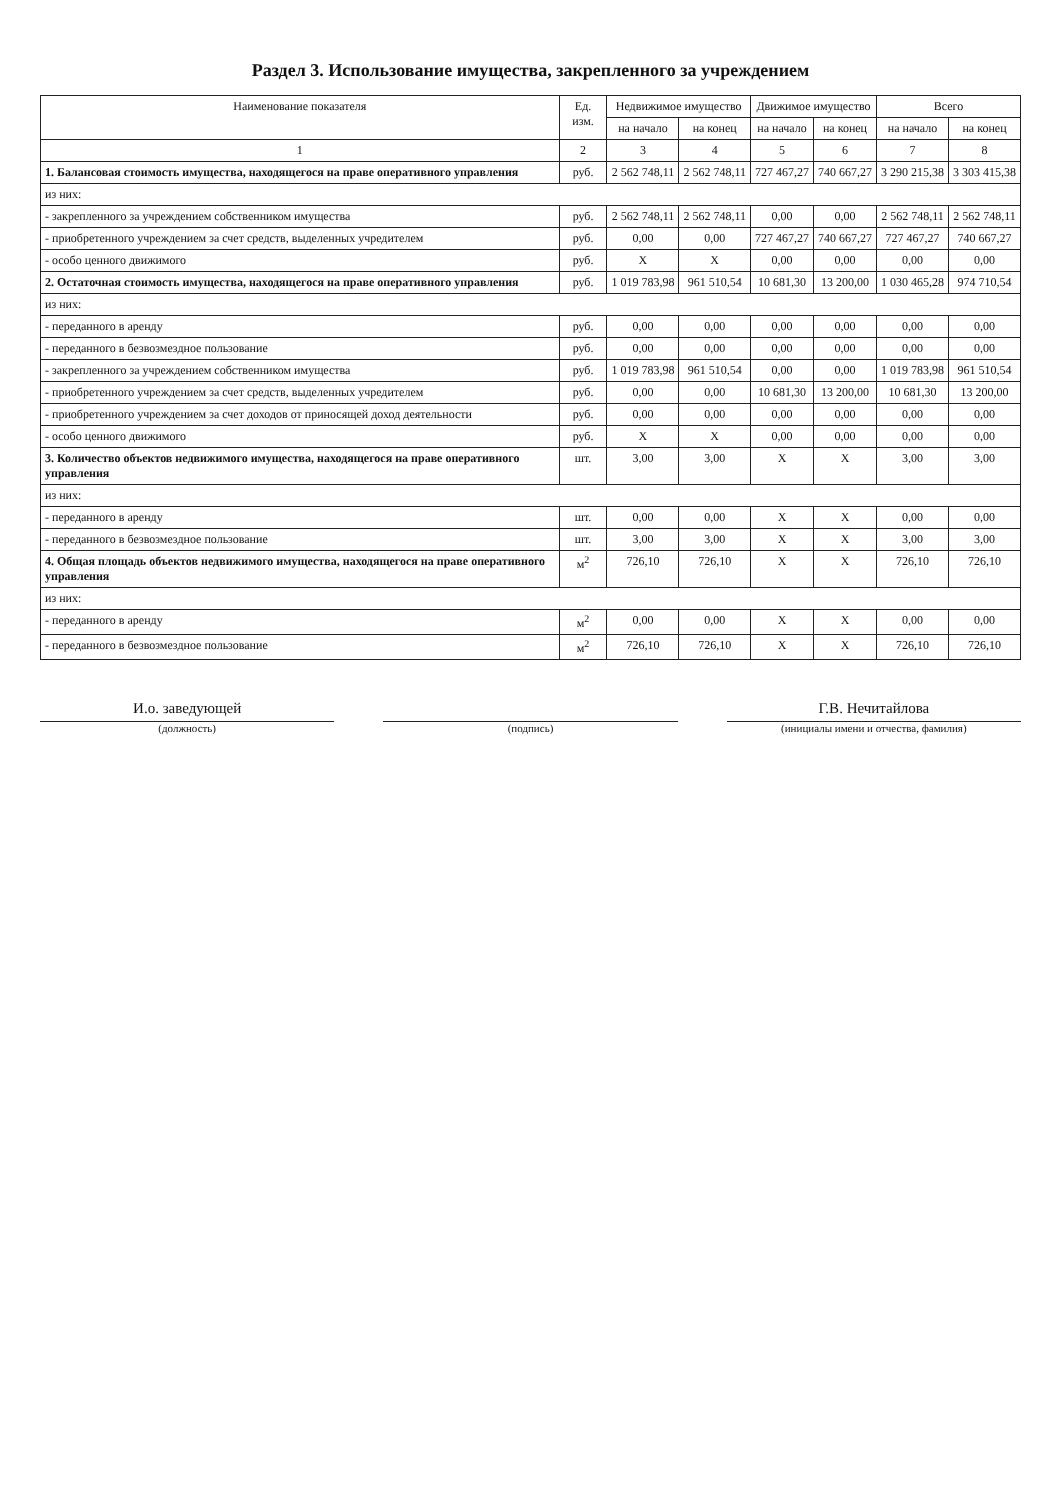Раздел 3. Использование имущества, закрепленного за учреждением
| Наименование показателя | Ед. изм. | Недвижимое имущество | | Движимое имущество | | Всего | |
| --- | --- | --- | --- | --- | --- | --- | --- |
| | | на начало | на конец | на начало | на конец | на начало | на конец |
| 1 | 2 | 3 | 4 | 5 | 6 | 7 | 8 |
| 1. Балансовая стоимость имущества, находящегося на праве оперативного управления | руб. | 2 562 748,11 | 2 562 748,11 | 727 467,27 | 740 667,27 | 3 290 215,38 | 3 303 415,38 |
| из них: | | | | | | | |
| - закрепленного за учреждением собственником имущества | руб. | 2 562 748,11 | 2 562 748,11 | 0,00 | 0,00 | 2 562 748,11 | 2 562 748,11 |
| - приобретенного учреждением за счет средств, выделенных учредителем | руб. | 0,00 | 0,00 | 727 467,27 | 740 667,27 | 727 467,27 | 740 667,27 |
| - особо ценного движимого | руб. | X | X | 0,00 | 0,00 | 0,00 | 0,00 |
| 2. Остаточная стоимость имущества, находящегося на праве оперативного управления | руб. | 1 019 783,98 | 961 510,54 | 10 681,30 | 13 200,00 | 1 030 465,28 | 974 710,54 |
| из них: | | | | | | | |
| - переданного в аренду | руб. | 0,00 | 0,00 | 0,00 | 0,00 | 0,00 | 0,00 |
| - переданного в безвозмездное пользование | руб. | 0,00 | 0,00 | 0,00 | 0,00 | 0,00 | 0,00 |
| - закрепленного за учреждением собственником имущества | руб. | 1 019 783,98 | 961 510,54 | 0,00 | 0,00 | 1 019 783,98 | 961 510,54 |
| - приобретенного учреждением за счет средств, выделенных учредителем | руб. | 0,00 | 0,00 | 10 681,30 | 13 200,00 | 10 681,30 | 13 200,00 |
| - приобретенного учреждением за счет доходов от приносящей доход деятельности | руб. | 0,00 | 0,00 | 0,00 | 0,00 | 0,00 | 0,00 |
| - особо ценного движимого | руб. | X | X | 0,00 | 0,00 | 0,00 | 0,00 |
| 3. Количество объектов недвижимого имущества, находящегося на праве оперативного управления | шт. | 3,00 | 3,00 | X | X | 3,00 | 3,00 |
| из них: | | | | | | | |
| - переданного в аренду | шт. | 0,00 | 0,00 | X | X | 0,00 | 0,00 |
| - переданного в безвозмездное пользование | шт. | 3,00 | 3,00 | X | X | 3,00 | 3,00 |
| 4. Общая площадь объектов недвижимого имущества, находящегося на праве оперативного управления | м<sup>2</sup> | 726,10 | 726,10 | X | X | 726,10 | 726,10 |
| из них: | | | | | | | |
| - переданного в аренду | м<sup>2</sup> | 0,00 | 0,00 | X | X | 0,00 | 0,00 |
| - переданного в безвозмездное пользование | м<sup>2</sup> | 726,10 | 726,10 | X | X | 726,10 | 726,10 |
И.о. заведующей
(должность)
(подпись)
Г.В. Нечитайлова
(инициалы имени и отчества, фамилия)